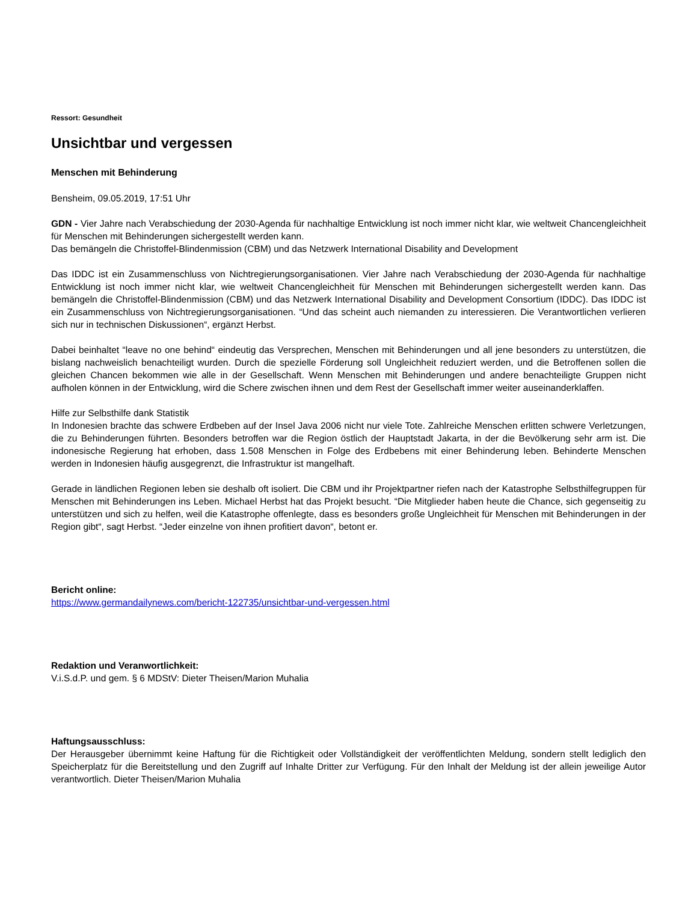Ressort: Gesundheit
Unsichtbar und vergessen
Menschen mit Behinderung
Bensheim, 09.05.2019, 17:51 Uhr
GDN - Vier Jahre nach Verabschiedung der 2030-Agenda für nachhaltige Entwicklung ist noch immer nicht klar, wie weltweit Chancengleichheit für Menschen mit Behinderungen sichergestellt werden kann.
Das bemängeln die Christoffel-Blindenmission (CBM) und das Netzwerk International Disability and Development
Das IDDC ist ein Zusammenschluss von Nichtregierungsorganisationen. Vier Jahre nach Verabschiedung der 2030-Agenda für nachhaltige Entwicklung ist noch immer nicht klar, wie weltweit Chancengleichheit für Menschen mit Behinderungen sichergestellt werden kann. Das bemängeln die Christoffel-Blindenmission (CBM) und das Netzwerk International Disability and Development Consortium (IDDC). Das IDDC ist ein Zusammenschluss von Nichtregierungsorganisationen. “Und das scheint auch niemanden zu interessieren. Die Verantwortlichen verlieren sich nur in technischen Diskussionen“, ergänzt Herbst.
Dabei beinhaltet “leave no one behind“ eindeutig das Versprechen, Menschen mit Behinderungen und all jene besonders zu unterstützen, die bislang nachweislich benachteiligt wurden. Durch die spezielle Förderung soll Ungleichheit reduziert werden, und die Betroffenen sollen die gleichen Chancen bekommen wie alle in der Gesellschaft. Wenn Menschen mit Behinderungen und andere benachteiligte Gruppen nicht aufholen können in der Entwicklung, wird die Schere zwischen ihnen und dem Rest der Gesellschaft immer weiter auseinanderklaffen.
Hilfe zur Selbsthilfe dank Statistik
In Indonesien brachte das schwere Erdbeben auf der Insel Java 2006 nicht nur viele Tote. Zahlreiche Menschen erlitten schwere Verletzungen, die zu Behinderungen führten. Besonders betroffen war die Region östlich der Hauptstadt Jakarta, in der die Bevölkerung sehr arm ist. Die indonesische Regierung hat erhoben, dass 1.508 Menschen in Folge des Erdbebens mit einer Behinderung leben. Behinderte Menschen werden in Indonesien häufig ausgegrenzt, die Infrastruktur ist mangelhaft.
Gerade in ländlichen Regionen leben sie deshalb oft isoliert. Die CBM und ihr Projektpartner riefen nach der Katastrophe Selbsthilfegruppen für Menschen mit Behinderungen ins Leben. Michael Herbst hat das Projekt besucht. “Die Mitglieder haben heute die Chance, sich gegenseitig zu unterstützen und sich zu helfen, weil die Katastrophe offenlegte, dass es besonders große Ungleichheit für Menschen mit Behinderungen in der Region gibt“, sagt Herbst. “Jeder einzelne von ihnen profitiert davon“, betont er.
Bericht online:
https://www.germandailynews.com/bericht-122735/unsichtbar-und-vergessen.html
Redaktion und Veranwortlichkeit:
V.i.S.d.P. und gem. § 6 MDStV: Dieter Theisen/Marion Muhalia
Haftungsausschluss:
Der Herausgeber übernimmt keine Haftung für die Richtigkeit oder Vollständigkeit der veröffentlichten Meldung, sondern stellt lediglich den Speicherplatz für die Bereitstellung und den Zugriff auf Inhalte Dritter zur Verfügung. Für den Inhalt der Meldung ist der allein jeweilige Autor verantwortlich. Dieter Theisen/Marion Muhalia